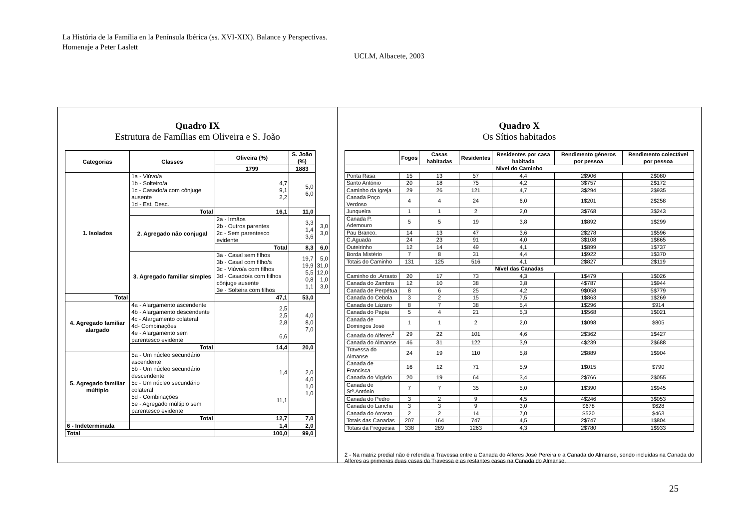La História de la Família en la Península Ibérica (ss. XVI-XIX). Balance y Perspectivas.
Homenaje a Peter Laslett
UCLM, Albacete, 2003
Quadro IX
Estrutura de Famílias em Oliveira e S. João
| Categorias | Classes | Oliveira (%) | S. João (%) | |
| --- | --- | --- | --- | --- |
| | | 1799 | 1883 | |
| 1. Isolados | 1a - Viúvo/a 1b - Solteiro/a 1c - Casado/a com cônjuge ausente 1d - Est. Desc. | 4,7 9,1 2,2 | 5,0 6,0 | |
| | Total | 16,1 | 11,0 | |
| | 2. Agregado não conjugal | 2a - Irmãos 2b - Outros parentes 2c - Sem parentesco evidente | 3,3 1,4 3,6 | 3,0 3,0 |
| | | Total | 8,3 | 6,0 |
| | 3. Agregado familiar simples | 3a - Casal sem filhos 3b - Casal com filho/s 3c - Viúvo/a com filhos 3d - Casado/a com fiilhos cônjuge ausente 3e - Solteira com filhos | 19,7 19,9 5,5 0,8 1,1 | 5,0 31,0 12,0 1,0 3,0 |
| Total | | 47,1 | 53,0 | |
| 4. Agregado familiar alargado | 4a - Alargamento ascendente 4b - Alargamento descendente 4c - Alargamento colateral 4d- Combinações 4e - Alargamento sem parentesco evidente | 2,5 2,5 2,8 6,6 | 4,0 8,0 7,0 | |
| | Total | 14,4 | 20,0 | |
| 5. Agregado familiar múltiplo | 5a - Um núcleo secundário ascendente 5b - Um núcleo secundário descendente 5c - Um núcleo secundário colateral 5d - Combinações 5e - Agregado múltiplo sem parentesco evidente | 1,4 11,1 | 2,0 4,0 1,0 1,0 | |
| | Total | 12,7 | 7,0 | |
| 6 - Indeterminada | | 1,4 | 2,0 | |
| Total | | 100,0 | 99,0 | |
Quadro X
Os Sítios habitados
| | Fogos | Casas habitadas | Residentes | Residentes por casa habitada | Rendimento géneros por pessoa | Rendimento colectável por pessoa |
| --- | --- | --- | --- | --- | --- | --- |
| Nivel do Caminho | | | | | | |
| Ponta Rasa | 15 | 13 | 57 | 4,4 | 2$906 | 2$080 |
| Santo António | 20 | 18 | 75 | 4,2 | 3$757 | 2$172 |
| Caminho da Igreja | 29 | 26 | 121 | 4,7 | 3$294 | 2$935 |
| Canada Poço Verdoso | 4 | 4 | 24 | 6,0 | 1$201 | 2$258 |
| Junqueira | 1 | 1 | 2 | 2,0 | 3$768 | 3$243 |
| Canada P. Ademouro | 5 | 5 | 19 | 3,8 | 1$892 | 1$299 |
| Pau Branco. | 14 | 13 | 47 | 3,6 | 2$278 | 1$596 |
| C.Aguada | 24 | 23 | 91 | 4,0 | 3$108 | 1$865 |
| Outeirinho | 12 | 14 | 49 | 4,1 | 1$899 | 1$737 |
| Borda Mistério | 7 | 8 | 31 | 4,4 | 1$922 | 1$370 |
| Totais do Caminho | 131 | 125 | 516 | 4,1 | 2$827 | 2$119 |
| Nível das Canadas | | | | | | |
| Caminho do .Arrasto | 20 | 17 | 73 | 4,3 | 1$479 | 1$026 |
| Canada do Zambra | 12 | 10 | 38 | 3,8 | 4$787 | 1$944 |
| Canada de Perpétua | 8 | 6 | 25 | 4,2 | 9$058 | 5$779 |
| Canada do Cebola | 3 | 2 | 15 | 7,5 | 1$863 | 1$269 |
| Canada de Lázaro | 8 | 7 | 38 | 5,4 | 1$296 | $914 |
| Canada do Papia | 5 | 4 | 21 | 5,3 | 1$568 | 1$021 |
| Canada de Domingos José | 1 | 1 | 2 | 2,0 | 1$098 | $805 |
| Canada do Alferes<sup>2</sup> | 29 | 22 | 101 | 4,6 | 2$362 | 1$427 |
| Canada do Almanse | 46 | 31 | 122 | 3,9 | 4$239 | 2$688 |
| Travessa do Almanse | 24 | 19 | 110 | 5,8 | 2$889 | 1$904 |
| Canada de Francisca | 16 | 12 | 71 | 5,9 | 1$015 | $790 |
| Canada do Vigário | 20 | 19 | 64 | 3,4 | 2$766 | 2$055 |
| Canada de Stº.António | 7 | 7 | 35 | 5,0 | 1$390 | 1$945 |
| Canada do Pedro | 3 | 2 | 9 | 4,5 | 4$246 | 3$053 |
| Canada do Lancha | 3 | 3 | 9 | 3,0 | $678 | $628 |
| Canada do Arrasto | 2 | 2 | 14 | 7,0 | $520 | $463 |
| Totais das Canadas | 207 | 164 | 747 | 4,5 | 2$747 | 1$804 |
| Totais da Freguesia | 338 | 289 | 1263 | 4,3 | 2$780 | 1$933 |
2 - Na matriz predial não é referida a Travessa entre a Canada do Alferes José Pereira e a Canada do Almanse, sendo incluídas na Canada do Alferes as primeiras duas casas da Travessa e as restantes casas na Canada do Almanse.
25